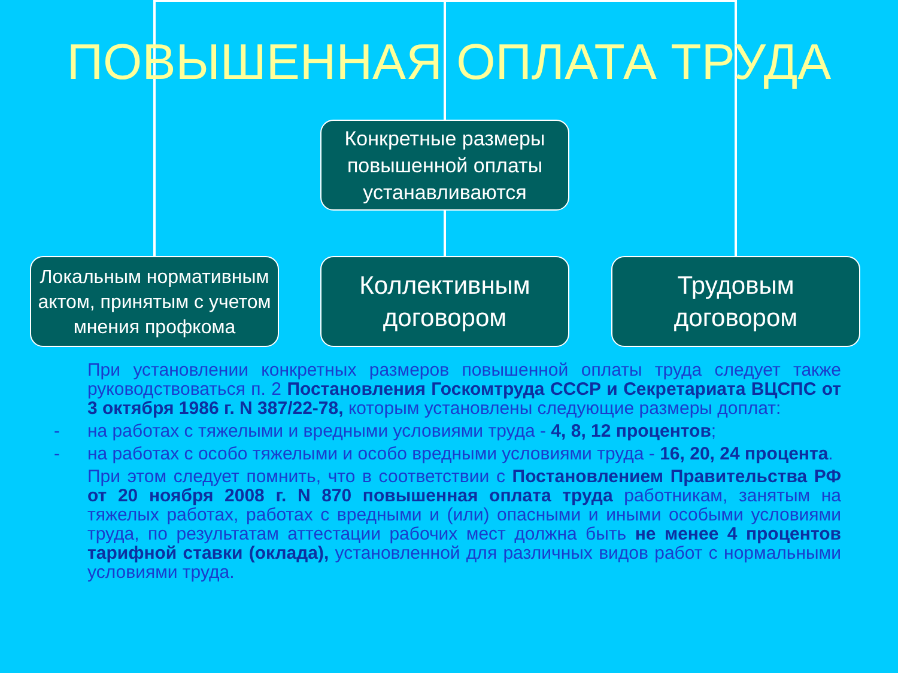ПОВЫШЕННАЯ ОПЛАТА ТРУДА
Конкретные размеры повышенной оплаты устанавливаются
Локальным нормативным актом, принятым с учетом мнения профкома
Коллективным договором
Трудовым договором
При установлении конкретных размеров повышенной оплаты труда следует также руководствоваться п. 2 Постановления Госкомтруда СССР и Секретариата ВЦСПС от 3 октября 1986 г. N 387/22-78, которым установлены следующие размеры доплат:
- на работах с тяжелыми и вредными условиями труда - 4, 8, 12 процентов;
- на работах с особо тяжелыми и особо вредными условиями труда - 16, 20, 24 процента.
При этом следует помнить, что в соответствии с Постановлением Правительства РФ от 20 ноября 2008 г. N 870 повышенная оплата труда работникам, занятым на тяжелых работах, работах с вредными и (или) опасными и иными особыми условиями труда, по результатам аттестации рабочих мест должна быть не менее 4 процентов тарифной ставки (оклада), установленной для различных видов работ с нормальными условиями труда.